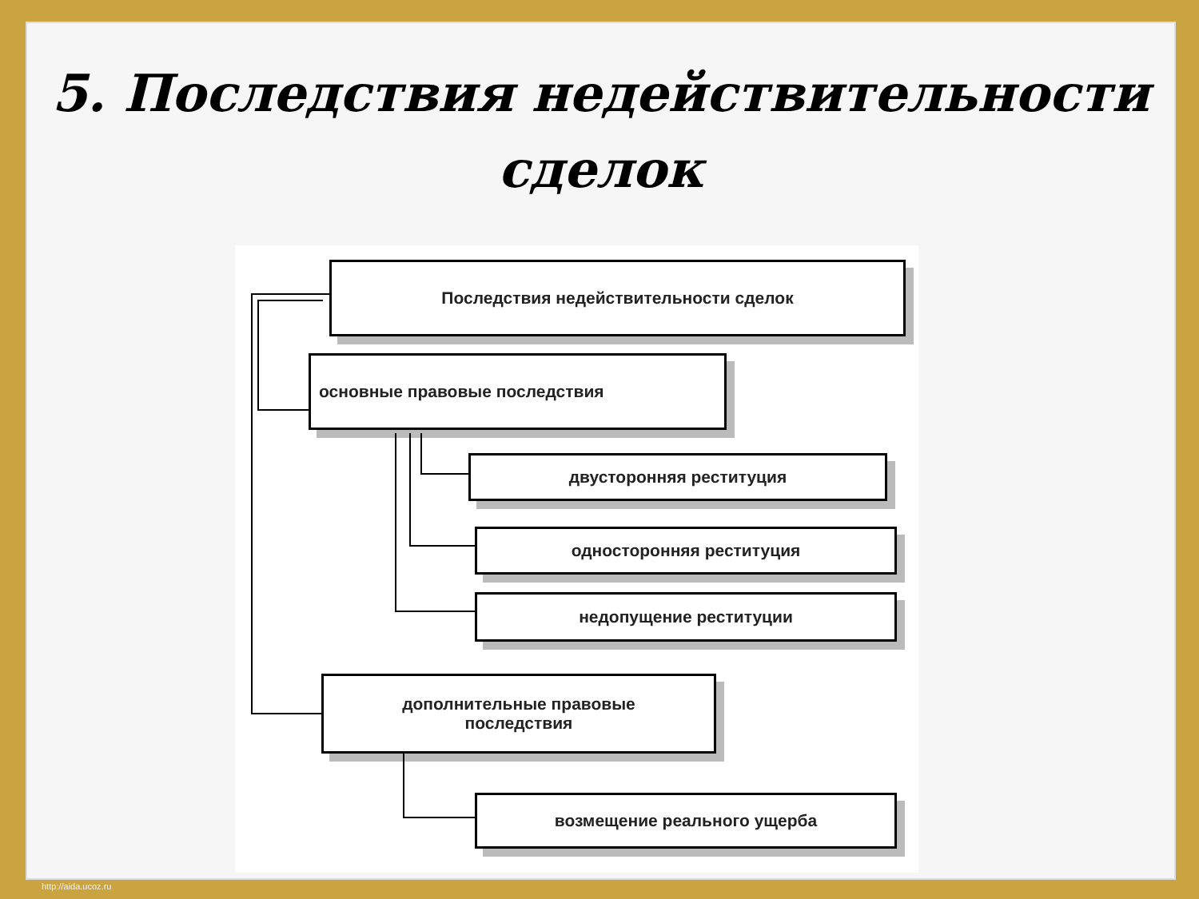5. Последствия недействительности сделок
Последствия недействительности сделок
основные правовые последствия
двусторонняя реституция
односторонняя реституция
недопущение реституции
дополнительные правовые
последствия
возмещение реального ущерба
http://aida.ucoz.ru